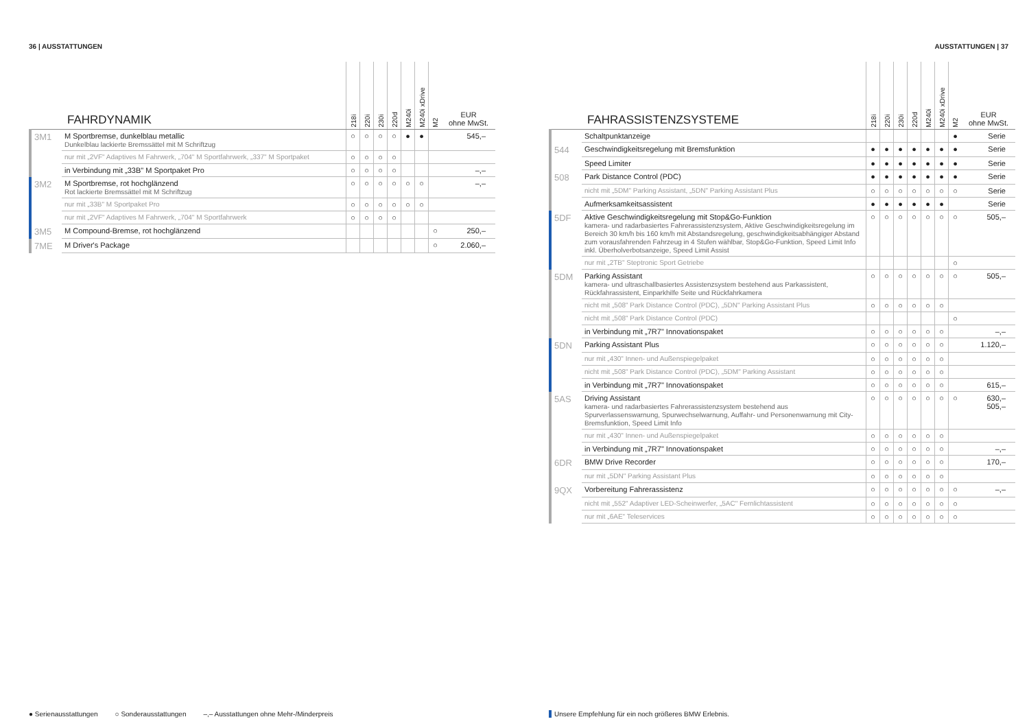36 | AUSSTATTUNGEN AUSSTATTUNGEN | 37
| | FAHRDYNAMIK | 218i | 220i | 230i | 220d | M240i | M240i xDrive | M2 | EUR ohne MwSt. |
| --- | --- | --- | --- | --- | --- | --- | --- | --- | --- |
| 3M1 | M Sportbremse, dunkelblau metallic Dunkelblau lackierte Bremssättel mit M Schriftzug | ○ | ○ | ○ | ○ | ● | ● | | 545,– |
| | nur mit „2VF" Adaptives M Fahrwerk, „704" M Sportfahrwerk, „337" M Sportpaket | ○ | ○ | ○ | ○ | | | | |
| | in Verbindung mit „33B" M Sportpaket Pro | ○ | ○ | ○ | ○ | | | | –,– |
| 3M2 | M Sportbremse, rot hochglänzend Rot lackierte Bremssättel mit M Schriftzug | ○ | ○ | ○ | ○ | ○ | ○ | | –,– |
| | nur mit „33B" M Sportpaket Pro | ○ | ○ | ○ | ○ | ○ | ○ | | |
| | nur mit „2VF" Adaptives M Fahrwerk, „704" M Sportfahrwerk | ○ | ○ | ○ | ○ | | | | |
| 3M5 | M Compound-Bremse, rot hochglänzend | | | | | | | ○ | 250,– |
| 7ME | M Driver's Package | | | | | | | ○ | 2.060,– |
| | FAHRASSISTENZSYSTEME | 218i | 220i | 230i | 220d | M240i | M240i xDrive | M2 | EUR ohne MwSt. |
| --- | --- | --- | --- | --- | --- | --- | --- | --- | --- |
| | Schaltpunktanzeige | | | | | | | ● | Serie |
| 544 | Geschwindigkeitsregelung mit Bremsfunktion | ● | ● | ● | ● | ● | ● | ● | Serie |
| | Speed Limiter | ● | ● | ● | ● | ● | ● | ● | Serie |
| 508 | Park Distance Control (PDC) | ● | ● | ● | ● | ● | ● | ● | Serie |
| | nicht mit „5DM" Parking Assistant, „5DN" Parking Assistant Plus | ○ | ○ | ○ | ○ | ○ | ○ | ○ | Serie |
| | Aufmerksamkeitsassistent | ● | ● | ● | ● | ● | ● | | Serie |
| 5DF | Aktive Geschwindigkeitsregelung mit Stop&Go-Funktion kamera- und radarbasiertes Fahrerassistenzsystem, Aktive Geschwindigkeitsregelung im Bereich 30 km/h bis 160 km/h mit Abstandsregelung, geschwindigkeitsabhängiger Abstand zum vorausfahrenden Fahrzeug in 4 Stufen wählbar, Stop&Go-Funktion, Speed Limit Info inkl. Überholverbotsanzeige, Speed Limit Assist | ○ | ○ | ○ | ○ | ○ | ○ | ○ | 505,– |
| | nur mit „2TB" Steptronic Sport Getriebe | | | | | | | ○ | |
| 5DM | Parking Assistant kamera- und ultraschallbasiertes Assistenzsystem bestehend aus Parkassistent, Rückfahrassistent, Einparkhilfe Seite und Rückfahrkamera | ○ | ○ | ○ | ○ | ○ | ○ | ○ | 505,– |
| | nicht mit „508" Park Distance Control (PDC), „5DN" Parking Assistant Plus | ○ | ○ | ○ | ○ | ○ | ○ | | |
| | nicht mit „508" Park Distance Control (PDC) | | | | | | | ○ | |
| | in Verbindung mit „7R7" Innovationspaket | ○ | ○ | ○ | ○ | ○ | ○ | | –,– |
| 5DN | Parking Assistant Plus | ○ | ○ | ○ | ○ | ○ | ○ | | 1.120,– |
| | nur mit „430" Innen- und Außenspiegelpaket | ○ | ○ | ○ | ○ | ○ | ○ | | |
| | nicht mit „508" Park Distance Control (PDC), „5DM" Parking Assistant | ○ | ○ | ○ | ○ | ○ | ○ | | |
| | in Verbindung mit „7R7" Innovationspaket | ○ | ○ | ○ | ○ | ○ | ○ | | 615,– |
| 5AS | Driving Assistant kamera- und radarbasiertes Fahrerassistenzsystem bestehend aus Spurverlassenswarnung, Spurwechselwarnung, Auffahr- und Personenwarnung mit City-Bremsfunktion, Speed Limit Info | ○ | ○ | ○ | ○ | ○ | ○ | ○ | 630,– 505,– |
| | nur mit „430" Innen- und Außenspiegelpaket | ○ | ○ | ○ | ○ | ○ | ○ | | |
| | in Verbindung mit „7R7" Innovationspaket | ○ | ○ | ○ | ○ | ○ | ○ | | –,– |
| 6DR | BMW Drive Recorder | ○ | ○ | ○ | ○ | ○ | ○ | | 170,– |
| | nur mit „5DN" Parking Assistant Plus | ○ | ○ | ○ | ○ | ○ | ○ | | |
| 9QX | Vorbereitung Fahrerassistenz | ○ | ○ | ○ | ○ | ○ | ○ | ○ | –,– |
| | nicht mit „552" Adaptiver LED-Scheinwerfer, „5AC" Fernlichtassistent | ○ | ○ | ○ | ○ | ○ | ○ | ○ | |
| | nur mit „6AE" Teleservices | ○ | ○ | ○ | ○ | ○ | ○ | ○ | |
● Serienausstattungen ○ Sonderausstattungen –,– Ausstattungen ohne Mehr-/Minderpreis
Unsere Empfehlung für ein noch größeres BMW Erlebnis.